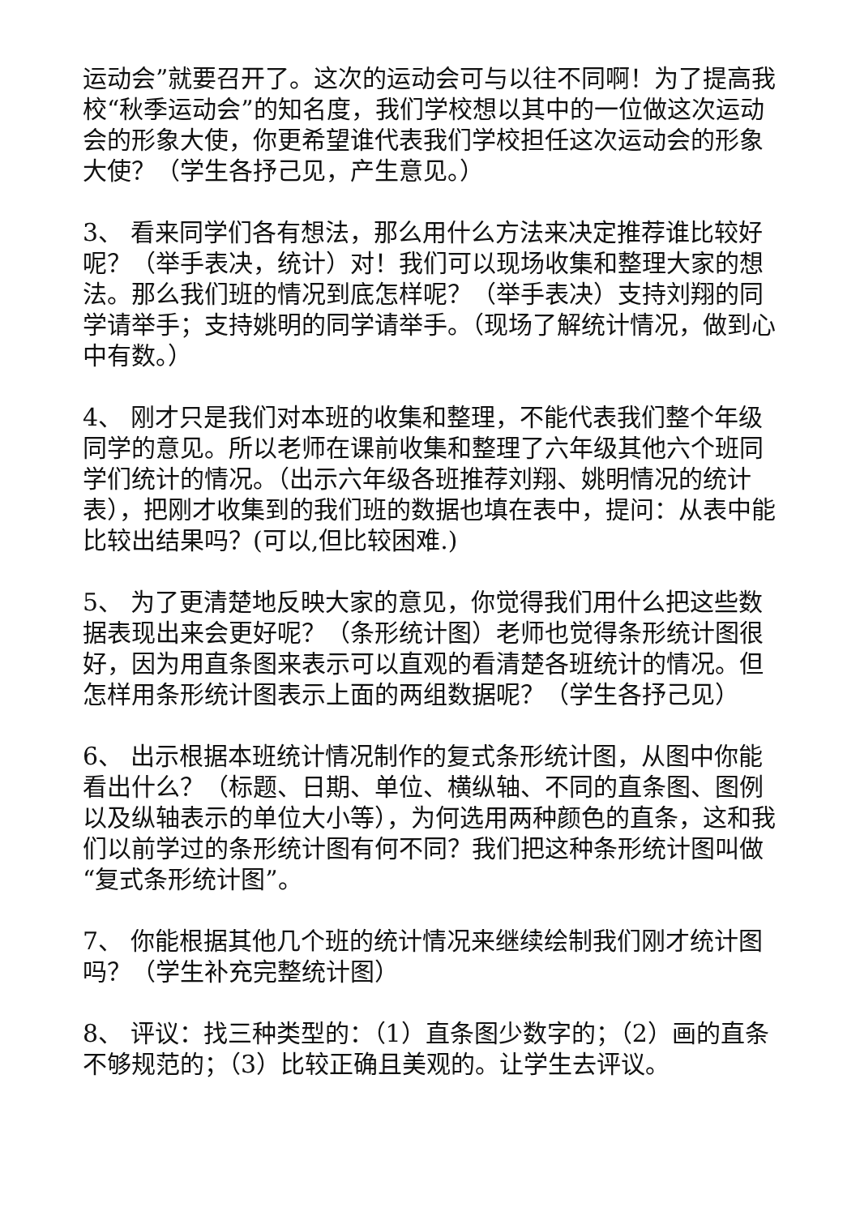运动会”就要召开了。这次的运动会可与以往不同啊！为了提高我校“秋季运动会”的知名度，我们学校想以其中的一位做这次运动会的形象大使，你更希望谁代表我们学校担任这次运动会的形象大使？（学生各抒己见，产生意见。）
3、 看来同学们各有想法，那么用什么方法来决定推荐谁比较好呢？（举手表决，统计）对！我们可以现场收集和整理大家的想法。那么我们班的情况到底怎样呢？（举手表决）支持刘翔的同学请举手；支持姚明的同学请举手。（现场了解统计情况，做到心中有数。）
4、 刚才只是我们对本班的收集和整理，不能代表我们整个年级同学的意见。所以老师在课前收集和整理了六年级其他六个班同学们统计的情况。（出示六年级各班推荐刘翔、姚明情况的统计表），把刚才收集到的我们班的数据也填在表中，提问：从表中能比较出结果吗？(可以,但比较困难.)
5、 为了更清楚地反映大家的意见，你觉得我们用什么把这些数据表现出来会更好呢？（条形统计图）老师也觉得条形统计图很好，因为用直条图来表示可以直观的看清楚各班统计的情况。但怎样用条形统计图表示上面的两组数据呢？（学生各抒己见）
6、 出示根据本班统计情况制作的复式条形统计图，从图中你能看出什么？（标题、日期、单位、横纵轴、不同的直条图、图例以及纵轴表示的单位大小等），为何选用两种颜色的直条，这和我们以前学过的条形统计图有何不同？我们把这种条形统计图叫做“复式条形统计图”。
7、 你能根据其他几个班的统计情况来继续绘制我们刚才统计图吗？（学生补充完整统计图）
8、 评议：找三种类型的：（1）直条图少数字的；（2）画的直条不够规范的；（3）比较正确且美观的。让学生去评议。